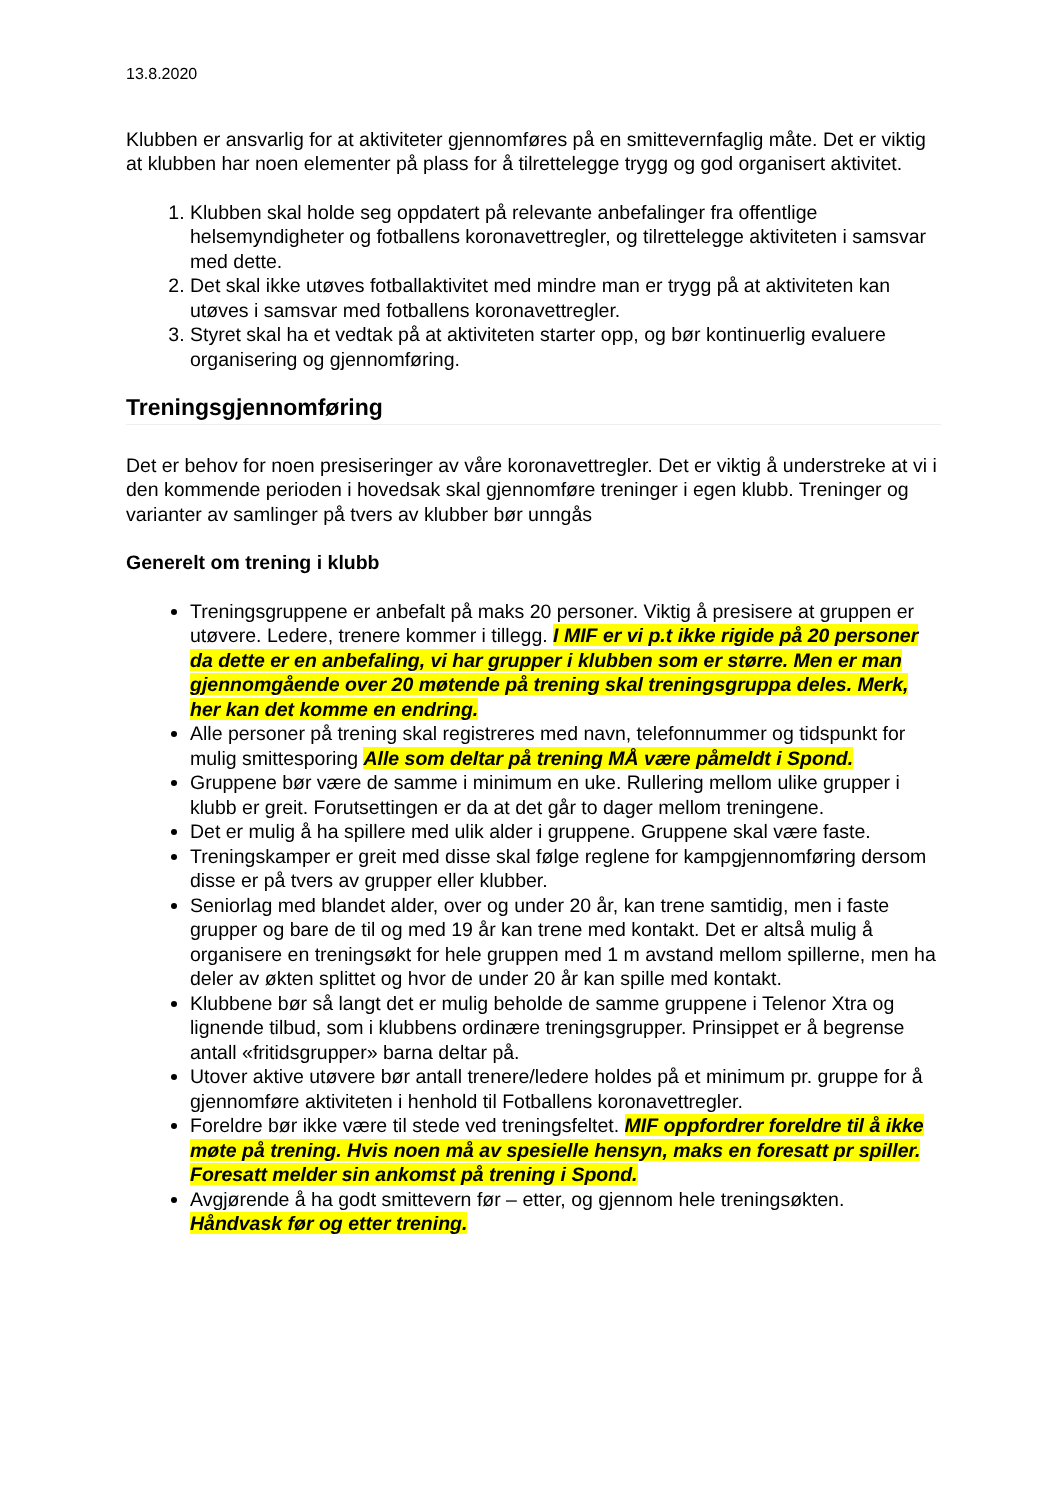13.8.2020
Klubben er ansvarlig for at aktiviteter gjennomføres på en smittevernfaglig måte. Det er viktig at klubben har noen elementer på plass for å tilrettelegge trygg og god organisert aktivitet.
1. Klubben skal holde seg oppdatert på relevante anbefalinger fra offentlige helsemyndigheter og fotballens koronavettregler, og tilrettelegge aktiviteten i samsvar med dette.
2. Det skal ikke utøves fotballaktivitet med mindre man er trygg på at aktiviteten kan utøves i samsvar med fotballens koronavettregler.
3. Styret skal ha et vedtak på at aktiviteten starter opp, og bør kontinuerlig evaluere organisering og gjennomføring.
Treningsgjennomføring
Det er behov for noen presiseringer av våre koronavettregler. Det er viktig å understreke at vi i den kommende perioden i hovedsak skal gjennomføre treninger i egen klubb. Treninger og varianter av samlinger på tvers av klubber bør unngås
Generelt om trening i klubb
Treningsgruppene er anbefalt på maks 20 personer. Viktig å presisere at gruppen er utøvere. Ledere, trenere kommer i tillegg. I MIF er vi p.t ikke rigide på 20 personer da dette er en anbefaling, vi har grupper i klubben som er større. Men er man gjennomgående over 20 møtende på trening skal treningsgruppa deles. Merk, her kan det komme en endring.
Alle personer på trening skal registreres med navn, telefonnummer og tidspunkt for mulig smittesporing Alle som deltar på trening MÅ være påmeldt i Spond.
Gruppene bør være de samme i minimum en uke. Rullering mellom ulike grupper i klubb er greit. Forutsettingen er da at det går to dager mellom treningene.
Det er mulig å ha spillere med ulik alder i gruppene. Gruppene skal være faste.
Treningskamper er greit med disse skal følge reglene for kampgjennomføring dersom disse er på tvers av grupper eller klubber.
Seniorlag med blandet alder, over og under 20 år, kan trene samtidig, men i faste grupper og bare de til og med 19 år kan trene med kontakt. Det er altså mulig å organisere en treningsøkt for hele gruppen med 1 m avstand mellom spillerne, men ha deler av økten splittet og hvor de under 20 år kan spille med kontakt.
Klubbene bør så langt det er mulig beholde de samme gruppene i Telenor Xtra og lignende tilbud, som i klubbens ordinære treningsgrupper. Prinsippet er å begrense antall «fritidsgrupper» barna deltar på.
Utover aktive utøvere bør antall trenere/ledere holdes på et minimum pr. gruppe for å gjennomføre aktiviteten i henhold til Fotballens koronavettregler.
Foreldre bør ikke være til stede ved treningsfeltet. MIF oppfordrer foreldre til å ikke møte på trening. Hvis noen må av spesielle hensyn, maks en foresatt pr spiller. Foresatt melder sin ankomst på trening i Spond.
Avgjørende å ha godt smittevern før – etter, og gjennom hele treningsøkten. Håndvask før og etter trening.